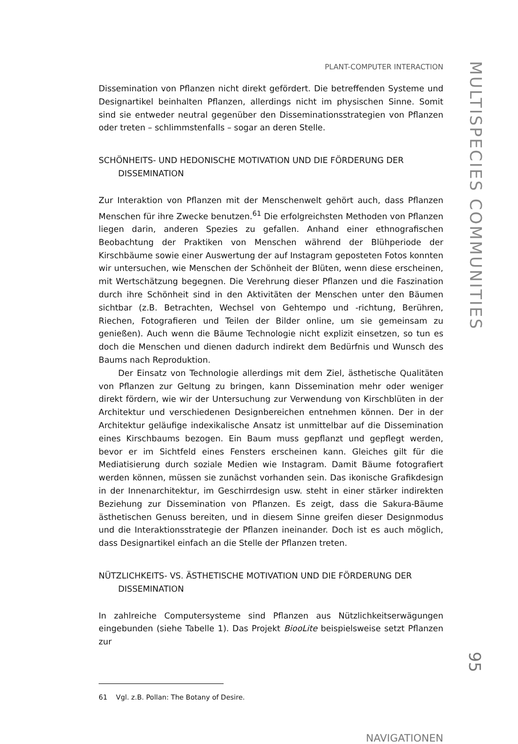PLANT-COMPUTER INTERACTION
Dissemination von Pflanzen nicht direkt gefördert. Die betreffenden Systeme und Designartikel beinhalten Pflanzen, allerdings nicht im physischen Sinne. Somit sind sie entweder neutral gegenüber den Disseminationsstrategien von Pflanzen oder treten – schlimmstenfalls – sogar an deren Stelle.
SCHÖNHEITS- UND HEDONISCHE MOTIVATION UND DIE FÖRDERUNG DER DISSEMINATION
Zur Interaktion von Pflanzen mit der Menschenwelt gehört auch, dass Pflanzen Menschen für ihre Zwecke benutzen.<sup>61</sup> Die erfolgreichsten Methoden von Pflanzen liegen darin, anderen Spezies zu gefallen. Anhand einer ethnografischen Beobachtung der Praktiken von Menschen während der Blühperiode der Kirschbäume sowie einer Auswertung der auf Instagram geposteten Fotos konnten wir untersuchen, wie Menschen der Schönheit der Blüten, wenn diese erscheinen, mit Wertschätzung begegnen. Die Verehrung dieser Pflanzen und die Faszination durch ihre Schönheit sind in den Aktivitäten der Menschen unter den Bäumen sichtbar (z.B. Betrachten, Wechsel von Gehtempo und -richtung, Berühren, Riechen, Fotografieren und Teilen der Bilder online, um sie gemeinsam zu genießen). Auch wenn die Bäume Technologie nicht explizit einsetzen, so tun es doch die Menschen und dienen dadurch indirekt dem Bedürfnis und Wunsch des Baums nach Reproduktion.
Der Einsatz von Technologie allerdings mit dem Ziel, ästhetische Qualitäten von Pflanzen zur Geltung zu bringen, kann Dissemination mehr oder weniger direkt fördern, wie wir der Untersuchung zur Verwendung von Kirschblüten in der Architektur und verschiedenen Designbereichen entnehmen können. Der in der Architektur geläufige indexikalische Ansatz ist unmittelbar auf die Dissemination eines Kirschbaums bezogen. Ein Baum muss gepflanzt und gepflegt werden, bevor er im Sichtfeld eines Fensters erscheinen kann. Gleiches gilt für die Mediatisierung durch soziale Medien wie Instagram. Damit Bäume fotografiert werden können, müssen sie zunächst vorhanden sein. Das ikonische Grafikdesign in der Innenarchitektur, im Geschirrdesign usw. steht in einer stärker indirekten Beziehung zur Dissemination von Pflanzen. Es zeigt, dass die Sakura-Bäume ästhetischen Genuss bereiten, und in diesem Sinne greifen dieser Designmodus und die Interaktionsstrategie der Pflanzen ineinander. Doch ist es auch möglich, dass Designartikel einfach an die Stelle der Pflanzen treten.
NÜTZLICHKEITS- VS. ÄSTHETISCHE MOTIVATION UND DIE FÖRDERUNG DER DISSEMINATION
In zahlreiche Computersysteme sind Pflanzen aus Nützlichkeitserwägungen eingebunden (siehe Tabelle 1). Das Projekt BiooLite beispielsweise setzt Pflanzen zur
61 Vgl. z.B. Pollan: The Botany of Desire.
NAVIGATIONEN
MULTISPECIES COMMUNITIES
95